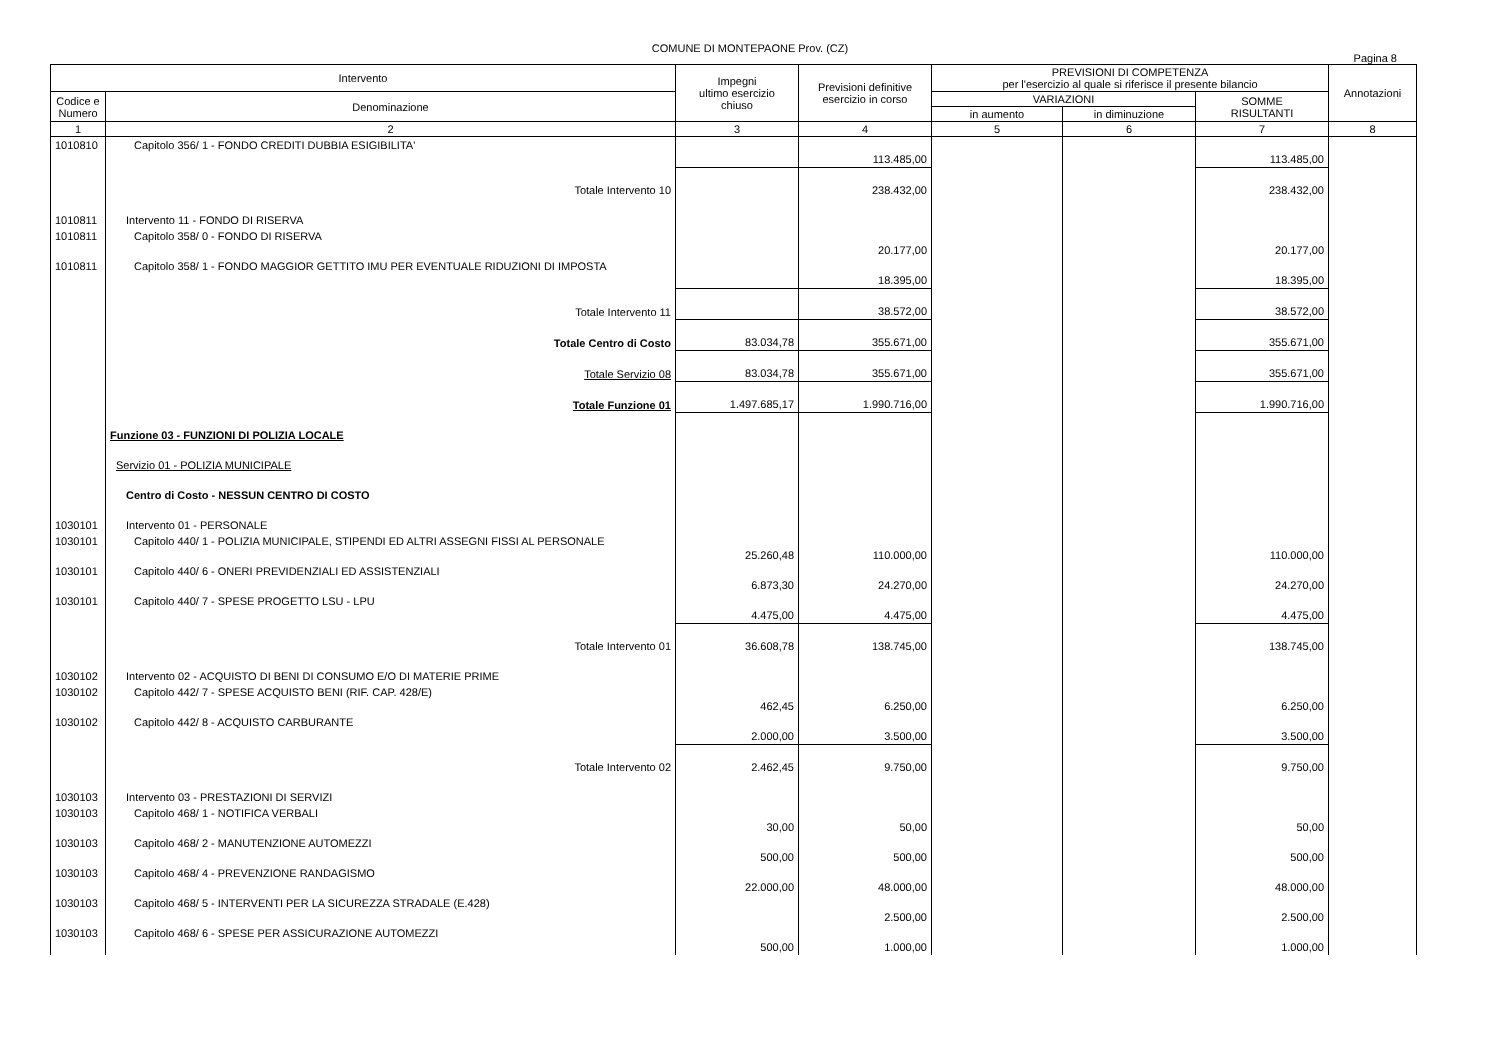COMUNE DI MONTEPAONE Prov. (CZ)
Pagina 8
| Intervento | | Impegni ultimo esercizio chiuso | Previsioni definitive esercizio in corso | PREVISIONI DI COMPETENZA per l'esercizio al quale si riferisce il presente bilancio | | | Annotazioni |
| --- | --- | --- | --- | --- | --- | --- | --- |
| Codice e Numero | Denominazione | | | VARIAZIONI | | SOMME RISULTANTI | |
| | | | | in aumento | in diminuzione | | |
| 1 | 2 | 3 | 4 | 5 | 6 | 7 | 8 |
| 1010810 | Capitolo 356/ 1 - FONDO CREDITI DUBBIA ESIGIBILITA' | | 113.485,00 | | | 113.485,00 | |
| | Totale Intervento 10 | | 238.432,00 | | | 238.432,00 | |
| 1010811 | Intervento 11 - FONDO DI RISERVA | | | | | | |
| 1010811 | Capitolo 358/ 0 - FONDO DI RISERVA | | 20.177,00 | | | 20.177,00 | |
| 1010811 | Capitolo 358/ 1 - FONDO MAGGIOR GETTITO IMU PER EVENTUALE RIDUZIONI DI IMPOSTA | | 18.395,00 | | | 18.395,00 | |
| | Totale Intervento 11 | | 38.572,00 | | | 38.572,00 | |
| | Totale Centro di Costo | 83.034,78 | 355.671,00 | | | 355.671,00 | |
| | Totale Servizio 08 | 83.034,78 | 355.671,00 | | | 355.671,00 | |
| | Totale Funzione 01 | 1.497.685,17 | 1.990.716,00 | | | 1.990.716,00 | |
| | Funzione 03 - FUNZIONI DI POLIZIA LOCALE | | | | | | |
| | Servizio 01 - POLIZIA MUNICIPALE | | | | | | |
| | Centro di Costo - NESSUN CENTRO DI COSTO | | | | | | |
| 1030101 | Intervento 01 - PERSONALE | | | | | | |
| 1030101 | Capitolo 440/ 1 - POLIZIA MUNICIPALE, STIPENDI ED ALTRI ASSEGNI FISSI AL PERSONALE | 25.260,48 | 110.000,00 | | | 110.000,00 | |
| 1030101 | Capitolo 440/ 6 - ONERI PREVIDENZIALI ED ASSISTENZIALI | 6.873,30 | 24.270,00 | | | 24.270,00 | |
| 1030101 | Capitolo 440/ 7 - SPESE PROGETTO LSU - LPU | 4.475,00 | 4.475,00 | | | 4.475,00 | |
| | Totale Intervento 01 | 36.608,78 | 138.745,00 | | | 138.745,00 | |
| 1030102 | Intervento 02 - ACQUISTO DI BENI DI CONSUMO E/O DI MATERIE PRIME | | | | | | |
| 1030102 | Capitolo 442/ 7 - SPESE ACQUISTO BENI (RIF. CAP. 428/E) | 462,45 | 6.250,00 | | | 6.250,00 | |
| 1030102 | Capitolo 442/ 8 - ACQUISTO CARBURANTE | 2.000,00 | 3.500,00 | | | 3.500,00 | |
| | Totale Intervento 02 | 2.462,45 | 9.750,00 | | | 9.750,00 | |
| 1030103 | Intervento 03 - PRESTAZIONI DI SERVIZI | | | | | | |
| 1030103 | Capitolo 468/ 1 - NOTIFICA VERBALI | 30,00 | 50,00 | | | 50,00 | |
| 1030103 | Capitolo 468/ 2 - MANUTENZIONE AUTOMEZZI | 500,00 | 500,00 | | | 500,00 | |
| 1030103 | Capitolo 468/ 4 - PREVENZIONE RANDAGISMO | 22.000,00 | 48.000,00 | | | 48.000,00 | |
| 1030103 | Capitolo 468/ 5 - INTERVENTI PER LA SICUREZZA STRADALE (E.428) | | 2.500,00 | | | 2.500,00 | |
| 1030103 | Capitolo 468/ 6 - SPESE PER ASSICURAZIONE AUTOMEZZI | 500,00 | 1.000,00 | | | 1.000,00 | |